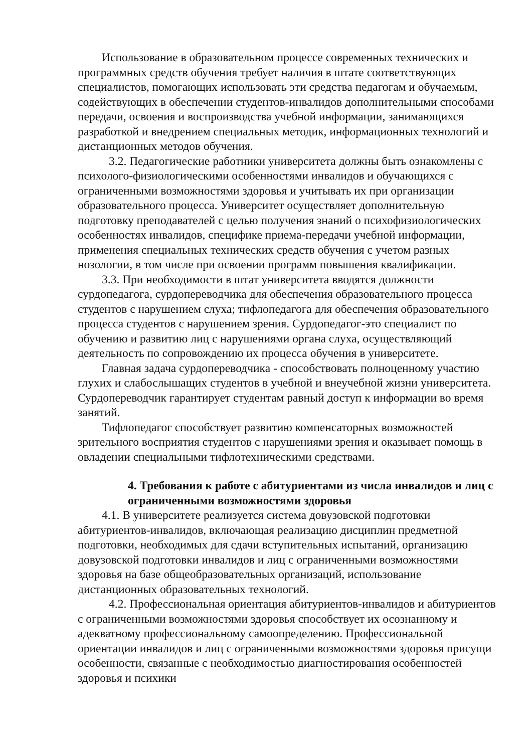Использование в образовательном процессе современных технических и программных средств обучения требует наличия в штате соответствующих специалистов, помогающих использовать эти средства педагогам и обучаемым, содействующих в обеспечении студентов-инвалидов дополнительными способами передачи, освоения и воспроизводства учебной информации, занимающихся разработкой и внедрением специальных методик, информационных технологий и дистанционных методов обучения.
3.2. Педагогические работники университета должны быть ознакомлены с психолого-физиологическими особенностями инвалидов и обучающихся с ограниченными возможностями здоровья и учитывать их при организации образовательного процесса. Университет осуществляет дополнительную подготовку преподавателей с целью получения знаний о психофизиологических особенностях инвалидов, специфике приема-передачи учебной информации, применения специальных технических средств обучения с учетом разных нозологии, в том числе при освоении программ повышения квалификации.
3.3. При необходимости в штат университета вводятся должности сурдопедагога, сурдопереводчика для обеспечения образовательного процесса студентов с нарушением слуха; тифлопедагога для обеспечения образовательного процесса студентов с нарушением зрения. Сурдопедагог-это специалист по обучению и развитию лиц с нарушениями органа слуха, осуществляющий деятельность по сопровождению их процесса обучения в университете.
Главная задача сурдопереводчика - способствовать полноценному участию глухих и слабослышащих студентов в учебной и внеучебной жизни университета. Сурдопереводчик гарантирует студентам равный доступ к информации во время занятий.
Тифлопедагог способствует развитию компенсаторных возможностей зрительного восприятия студентов с нарушениями зрения и оказывает помощь в овладении специальными тифлотехническими средствами.
4. Требования к работе с абитуриентами из числа инвалидов и лиц с ограниченными возможностями здоровья
4.1. В университете реализуется система довузовской подготовки абитуриентов-инвалидов, включающая реализацию дисциплин предметной подготовки, необходимых для сдачи вступительных испытаний, организацию довузовской подготовки инвалидов и лиц с ограниченными возможностями здоровья на базе общеобразовательных организаций, использование дистанционных образовательных технологий.
4.2. Профессиональная ориентация абитуриентов-инвалидов и абитуриентов с ограниченными возможностями здоровья способствует их осознанному и адекватному профессиональному самоопределению. Профессиональной ориентации инвалидов и лиц с ограниченными возможностями здоровья присущи особенности, связанные с необходимостью диагностирования особенностей здоровья и психики